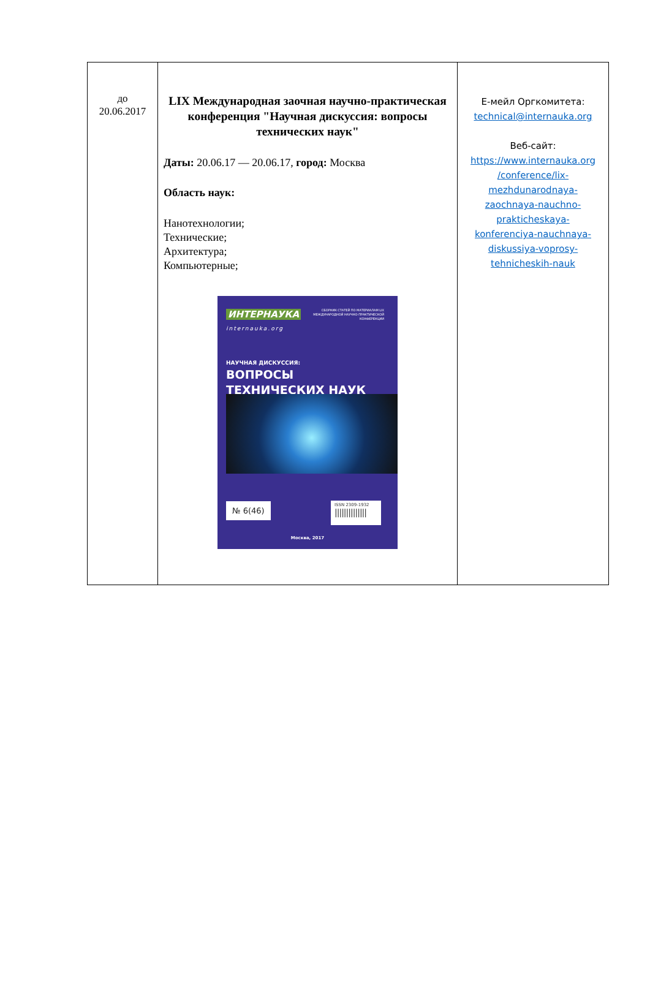| до 20.06.2017 | LIX Международная заочная научно-практическая конференция "Научная дискуссия: вопросы технических наук" Даты: 20.06.17 — 20.06.17, город: Москва Область наук: Нанотехнологии; Технические; Архитектура; Компьютерные; ИНТЕРНАУКА internauka.org СБОРНИК СТАТЕЙ ПО МАТЕРИАЛАМ LIX МЕЖДУНАРОДНОЙ НАУЧНО-ПРАКТИЧЕСКОЙ КОНФЕРЕНЦИИ НАУЧНАЯ ДИСКУССИЯ: ВОПРОСЫ ТЕХНИЧЕСКИХ НАУК № 6(46) ISSN 2309-1932 ////////////// Москва, 2017 | Е-мейл Оргкомитета: technical@internauka.org Веб-сайт: https://www.internauka.org /conference/lix- mezhdunarodnaya- zaochnaya-nauchno- prakticheskaya- konferenciya-nauchnaya- diskussiya-voprosy- tehnicheskih-nauk |